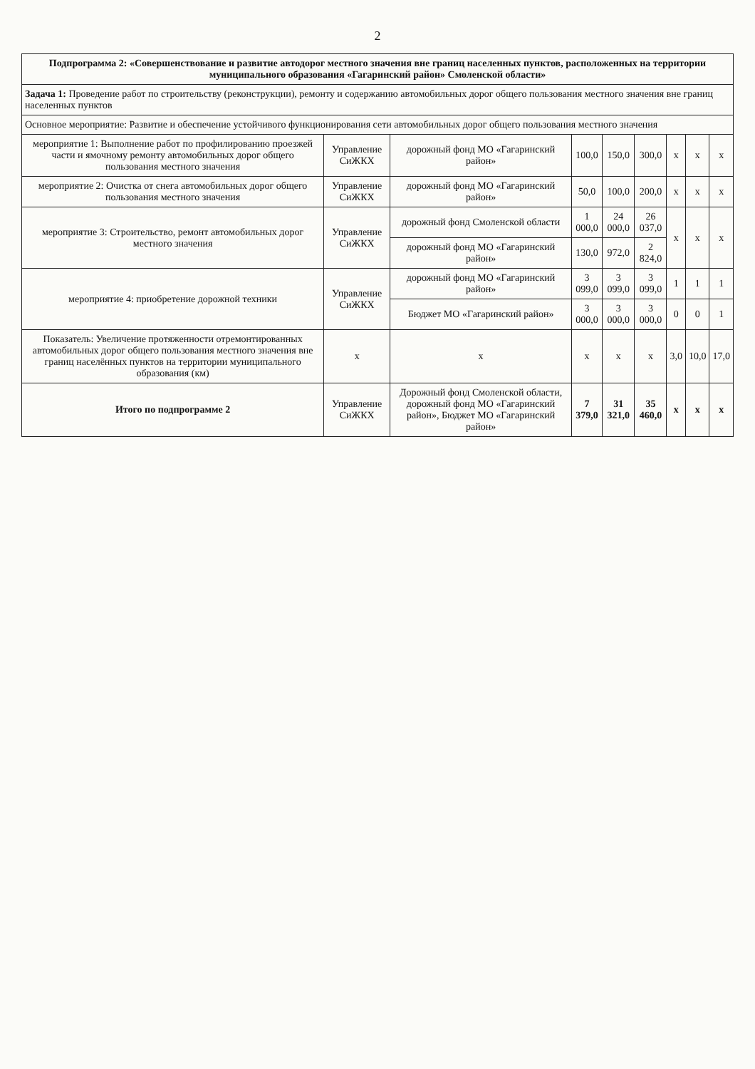2
| Подпрограмма 2: «Совершенствование и развитие автодорог местного значения вне границ населенных пунктов, расположенных на территории муниципального образования «Гагаринский район» Смоленской области» | | | | | | | | |
| --- | --- | --- | --- | --- | --- | --- | --- | --- |
| Задача 1: Проведение работ по строительству (реконструкции), ремонту и содержанию автомобильных дорог общего пользования местного значения вне границ населенных пунктов | | | | | | | | |
| Основное мероприятие: Развитие и обеспечение устойчивого функционирования сети автомобильных дорог общего пользования местного значения | | | | | | | | |
| мероприятие 1: Выполнение работ по профилированию проезжей части и ямочному ремонту автомобильных дорог общего пользования местного значения | Управление СиЖКХ | дорожный фонд МО «Гагаринский район» | 100,0 | 150,0 | 300,0 | х | х | х |
| мероприятие 2: Очистка от снега автомобильных дорог общего пользования местного значения | Управление СиЖКХ | дорожный фонд МО «Гагаринский район» | 50,0 | 100,0 | 200,0 | х | х | х |
| мероприятие 3: Строительство, ремонт автомобильных дорог местного значения | Управление СиЖКХ | дорожный фонд Смоленской области | 1 000,0 | 24 000,0 | 26 037,0 | х | х | х |
| | | дорожный фонд МО «Гагаринский район» | 130,0 | 972,0 | 2 824,0 | | | |
| мероприятие 4: приобретение дорожной техники | Управление СиЖКХ | дорожный фонд МО «Гагаринский район» | 3 099,0 | 3 099,0 | 3 099,0 | 1 | 1 | 1 |
| | | Бюджет МО «Гагаринский район» | 3 000,0 | 3 000,0 | 3 000,0 | 0 | 0 | 1 |
| Показатель: Увеличение протяженности отремонтированных автомобильных дорог общего пользования местного значения вне границ населённых пунктов на территории муниципального образования (км) | х | х | х | х | х | 3,0 | 10,0 | 17,0 |
| Итого по подпрограмме 2 | Управление СиЖКХ | Дорожный фонд Смоленской области, дорожный фонд МО «Гагаринский район», Бюджет МО «Гагаринский район» | 7 379,0 | 31 321,0 | 35 460,0 | х | х | х |